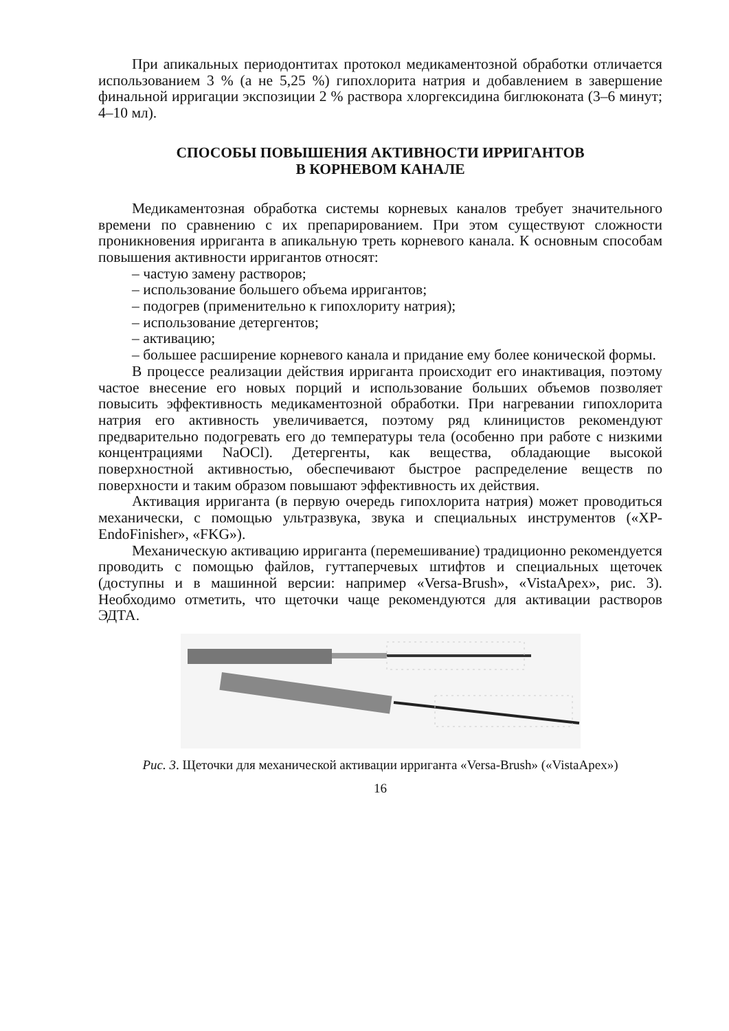При апикальных периодонтитах протокол медикаментозной обработки отличается использованием 3 % (а не 5,25 %) гипохлорита натрия и добавлением в завершение финальной ирригации экспозиции 2 % раствора хлоргексидина биглюконата (3–6 минут; 4–10 мл).
СПОСОБЫ ПОВЫШЕНИЯ АКТИВНОСТИ ИРРИГАНТОВ
В КОРНЕВОМ КАНАЛЕ
Медикаментозная обработка системы корневых каналов требует значительного времени по сравнению с их препарированием. При этом существуют сложности проникновения ирриганта в апикальную треть корневого канала. К основным способам повышения активности ирригантов относят:
– частую замену растворов;
– использование большего объема ирригантов;
– подогрев (применительно к гипохлориту натрия);
– использование детергентов;
– активацию;
– большее расширение корневого канала и придание ему более конической формы.
В процессе реализации действия ирриганта происходит его инактивация, поэтому частое внесение его новых порций и использование больших объемов позволяет повысить эффективность медикаментозной обработки. При нагревании гипохлорита натрия его активность увеличивается, поэтому ряд клиницистов рекомендуют предварительно подогревать его до температуры тела (особенно при работе с низкими концентрациями NaOCl). Детергенты, как вещества, обладающие высокой поверхностной активностью, обеспечивают быстрое распределение веществ по поверхности и таким образом повышают эффективность их действия.
Активация ирриганта (в первую очередь гипохлорита натрия) может проводиться механически, с помощью ультразвука, звука и специальных инструментов («XP-EndoFinisher», «FKG»).
Механическую активацию ирриганта (перемешивание) традиционно рекомендуется проводить с помощью файлов, гуттаперчевых штифтов и специальных щеточек (доступны и в машинной версии: например «Versa-Brush», «VistaApex», рис. 3). Необходимо отметить, что щеточки чаще рекомендуются для активации растворов ЭДТА.
Рис. 3. Щеточки для механической активации ирриганта «Versa-Brush» («VistaApex»)
16